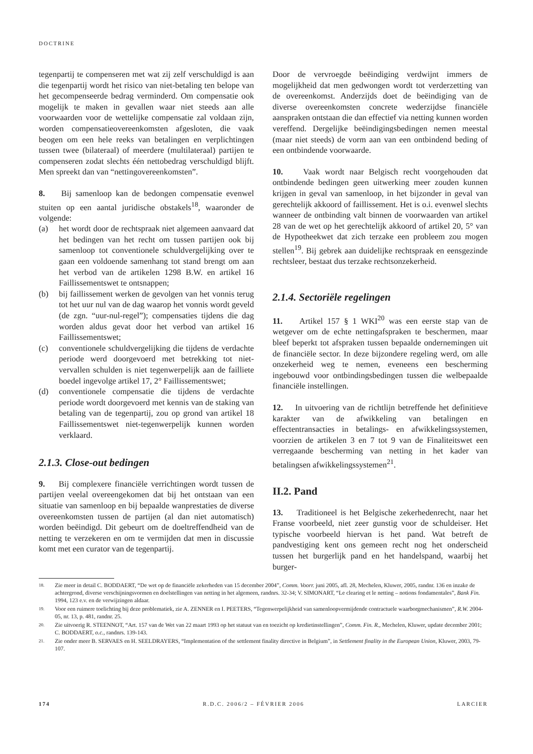DOCTRINE
tegenpartij te compenseren met wat zij zelf verschuldigd is aan die tegenpartij wordt het risico van niet-betaling ten belope van het gecompenseerde bedrag verminderd. Om compensatie ook mogelijk te maken in gevallen waar niet steeds aan alle voorwaarden voor de wettelijke compensatie zal voldaan zijn, worden compensatieovereenkomsten afgesloten, die vaak beogen om een hele reeks van betalingen en verplichtingen tussen twee (bilateraal) of meerdere (multilateraal) partijen te compenseren zodat slechts één nettobedrag verschuldigd blijft. Men spreekt dan van “nettingovereenkomsten”.
8. Bij samenloop kan de bedongen compensatie evenwel stuiten op een aantal juridische obstakels<sup>18</sup>, waaronder de volgende:
(a) het wordt door de rechtspraak niet algemeen aanvaard dat het bedingen van het recht om tussen partijen ook bij samenloop tot conventionele schuldvergelijking over te gaan een voldoende samenhang tot stand brengt om aan het verbod van de artikelen 1298 B.W. en artikel 16 Faillissementswet te ontsnappen;
(b) bij faillissement werken de gevolgen van het vonnis terug tot het uur nul van de dag waarop het vonnis wordt geveld (de zgn. “uur-nul-regel”); compensaties tijdens die dag worden aldus gevat door het verbod van artikel 16 Faillissementswet;
(c) conventionele schuldvergelijking die tijdens de verdachte periode werd doorgevoerd met betrekking tot niet-vervallen schulden is niet tegenwerpelijk aan de failliete boedel ingevolge artikel 17, 2° Faillissementswet;
(d) conventionele compensatie die tijdens de verdachte periode wordt doorgevoerd met kennis van de staking van betaling van de tegenpartij, zou op grond van artikel 18 Faillissementswet niet-tegenwerpelijk kunnen worden verklaard.
2.1.3. Close-out bedingen
9. Bij complexere financiële verrichtingen wordt tussen de partijen veelal overeengekomen dat bij het ontstaan van een situatie van samenloop en bij bepaalde wanprestaties de diverse overeenkomsten tussen de partijen (al dan niet automatisch) worden beëindigd. Dit gebeurt om de doeltreffendheid van de netting te verzekeren en om te vermijden dat men in discussie komt met een curator van de tegenpartij.
Door de vervroegde beëindiging verdwijnt immers de mogelijkheid dat men gedwongen wordt tot verderzetting van de overeenkomst. Anderzijds doet de beëindiging van de diverse overeenkomsten concrete wederzijdse financiële aanspraken ontstaan die dan effectief via netting kunnen worden vereffend. Dergelijke beëindigingsbedingen nemen meestal (maar niet steeds) de vorm aan van een ontbindend beding of een ontbindende voorwaarde.
10. Vaak wordt naar Belgisch recht voorgehouden dat ontbindende bedingen geen uitwerking meer zouden kunnen krijgen in geval van samenloop, in het bijzonder in geval van gerechtelijk akkoord of faillissement. Het is o.i. evenwel slechts wanneer de ontbinding valt binnen de voorwaarden van artikel 28 van de wet op het gerechtelijk akkoord of artikel 20, 5° van de Hypotheekwet dat zich terzake een probleem zou mogen stellen<sup>19</sup>. Bij gebrek aan duidelijke rechtspraak en eensgezinde rechtsleer, bestaat dus terzake rechtsonzekerheid.
2.1.4. Sectoriële regelingen
11. Artikel 157 § 1 WKI<sup>20</sup> was een eerste stap van de wetgever om de echte nettingafspraken te beschermen, maar bleef beperkt tot afspraken tussen bepaalde ondernemingen uit de financiële sector. In deze bijzondere regeling werd, om alle onzekerheid weg te nemen, eveneens een bescherming ingebouwd voor ontbindingsbedingen tussen die welbepaalde financiële instellingen.
12. In uitvoering van de richtlijn betreffende het definitieve karakter van de afwikkeling van betalingen en effectentransacties in betalings- en afwikkelingssystemen, voorzien de artikelen 3 en 7 tot 9 van de Finaliteitswet een verregaande bescherming van netting in het kader van betalingsen afwikkelingssystemen<sup>21</sup>.
II.2. Pand
13. Traditioneel is het Belgische zekerhedenrecht, naar het Franse voorbeeld, niet zeer gunstig voor de schuldeiser. Het typische voorbeeld hiervan is het pand. Wat betreft de pandvestiging kent ons gemeen recht nog het onderscheid tussen het burgerlijk pand en het handelspand, waarbij het burger-
18. Zie meer in detail C. BODDAERT, “De wet op de financiële zekerheden van 15 december 2004”, Comm. Voorr. juni 2005, afl. 28, Mechelen, Kluwer, 2005, randnr. 136 en inzake de achtergrond, diverse verschijningsvormen en doelstellingen van netting in het algemeen, randnrs. 32-34; V. SIMONART, “Le clearing et le netting – notions fondamentales”, Bank Fin. 1994, 123 e.v. en de verwijzingen aldaar.
19. Voor een ruimere toelichting bij deze problematiek, zie A. ZENNER en I. PEETERS, “Tegenwerpelijkheid van samenloopvermijdende contractuele waarborgmechanismen”, R.W. 2004-05, nr. 13, p. 481, randnr. 25.
20. Zie uitvoerig R. STEENNOT, “Art. 157 van de Wet van 22 maart 1993 op het statuut van en toezicht op kredietinstellingen”, Comm. Fin. R., Mechelen, Kluwer, update december 2001; C. BODDAERT, o.c., randnrs. 139-143.
21. Zie onder meer B. SERVAES en H. SEELDRAYERS, “Implementation of the settlement finality directive in Belgium”, in Settlement finality in the European Union, Kluwer, 2003, 79-107.
174 R.D.C. 2006/2 – FÉVRIER 2006 LARCIER